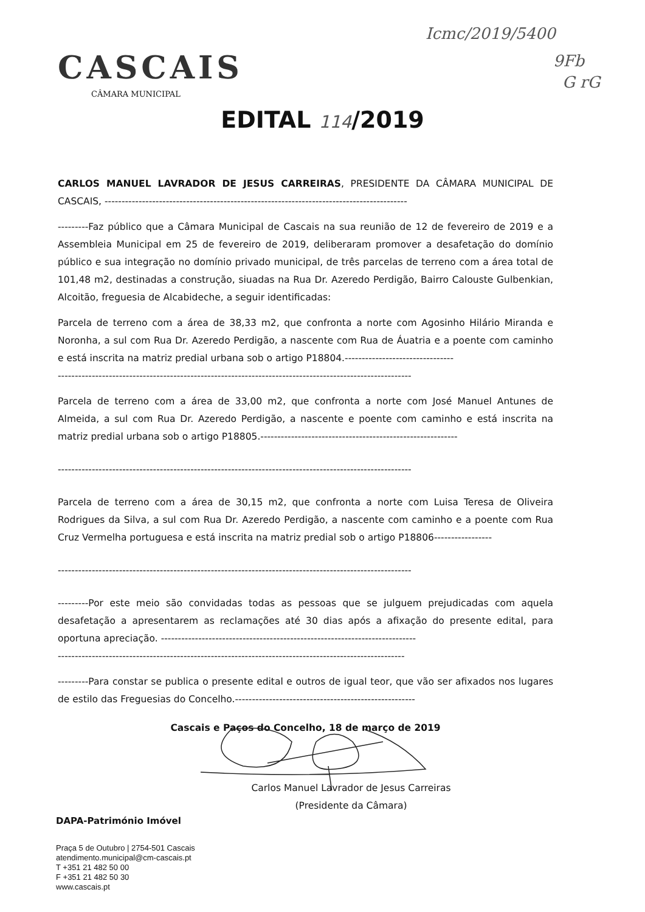Icmc/2019/5400
9Fb
G rG
CASCAIS
CÂMARA MUNICIPAL
EDITAL 114/2019
CARLOS MANUEL LAVRADOR DE JESUS CARREIRAS, PRESIDENTE DA CÂMARA MUNICIPAL DE CASCAIS, -----------------------------------------------------------------------------------------
---------Faz público que a Câmara Municipal de Cascais na sua reunião de 12 de fevereiro de 2019 e a Assembleia Municipal em 25 de fevereiro de 2019, deliberaram promover a desafetação do domínio público e sua integração no domínio privado municipal, de três parcelas de terreno com a área total de 101,48 m2, destinadas a construção, siuadas na Rua Dr. Azeredo Perdigão, Bairro Calouste Gulbenkian, Alcoitão, freguesia de Alcabideche, a seguir identificadas:
Parcela de terreno com a área de 38,33 m2, que confronta a norte com Agosinho Hilário Miranda e Noronha, a sul com Rua Dr. Azeredo Perdigão, a nascente com Rua de Áuatria e a poente com caminho e está inscrita na matriz predial urbana sob o artigo P18804.--------------------------------
--------------------------------------------------------------------------------------------------------
Parcela de terreno com a área de 33,00 m2, que confronta a norte com José Manuel Antunes de Almeida, a sul com Rua Dr. Azeredo Perdigão, a nascente e poente com caminho e está inscrita na matriz predial urbana sob o artigo P18805.----------------------------------------------------------
--------------------------------------------------------------------------------------------------------
Parcela de terreno com a área de 30,15 m2, que confronta a norte com Luisa Teresa de Oliveira Rodrigues da Silva, a sul com Rua Dr. Azeredo Perdigão, a nascente com caminho e a poente com Rua Cruz Vermelha portuguesa e está inscrita na matriz predial sob o artigo P18806-----------------
--------------------------------------------------------------------------------------------------------
---------Por este meio são convidadas todas as pessoas que se julguem prejudicadas com aquela desafetação a apresentarem as reclamações até 30 dias após a afixação do presente edital, para oportuna apreciação. ---------------------------------------------------------------------------
------------------------------------------------------------------------------------------------------
---------Para constar se publica o presente edital e outros de igual teor, que vão ser afixados nos lugares de estilo das Freguesias do Concelho.-----------------------------------------------------
Cascais e Paços do Concelho, 18 de março de 2019
Carlos Manuel Lavrador de Jesus Carreiras
(Presidente da Câmara)
DAPA-Património Imóvel
Praça 5 de Outubro | 2754-501 Cascais
atendimento.municipal@cm-cascais.pt
T +351 21 482 50 00
F +351 21 482 50 30
www.cascais.pt